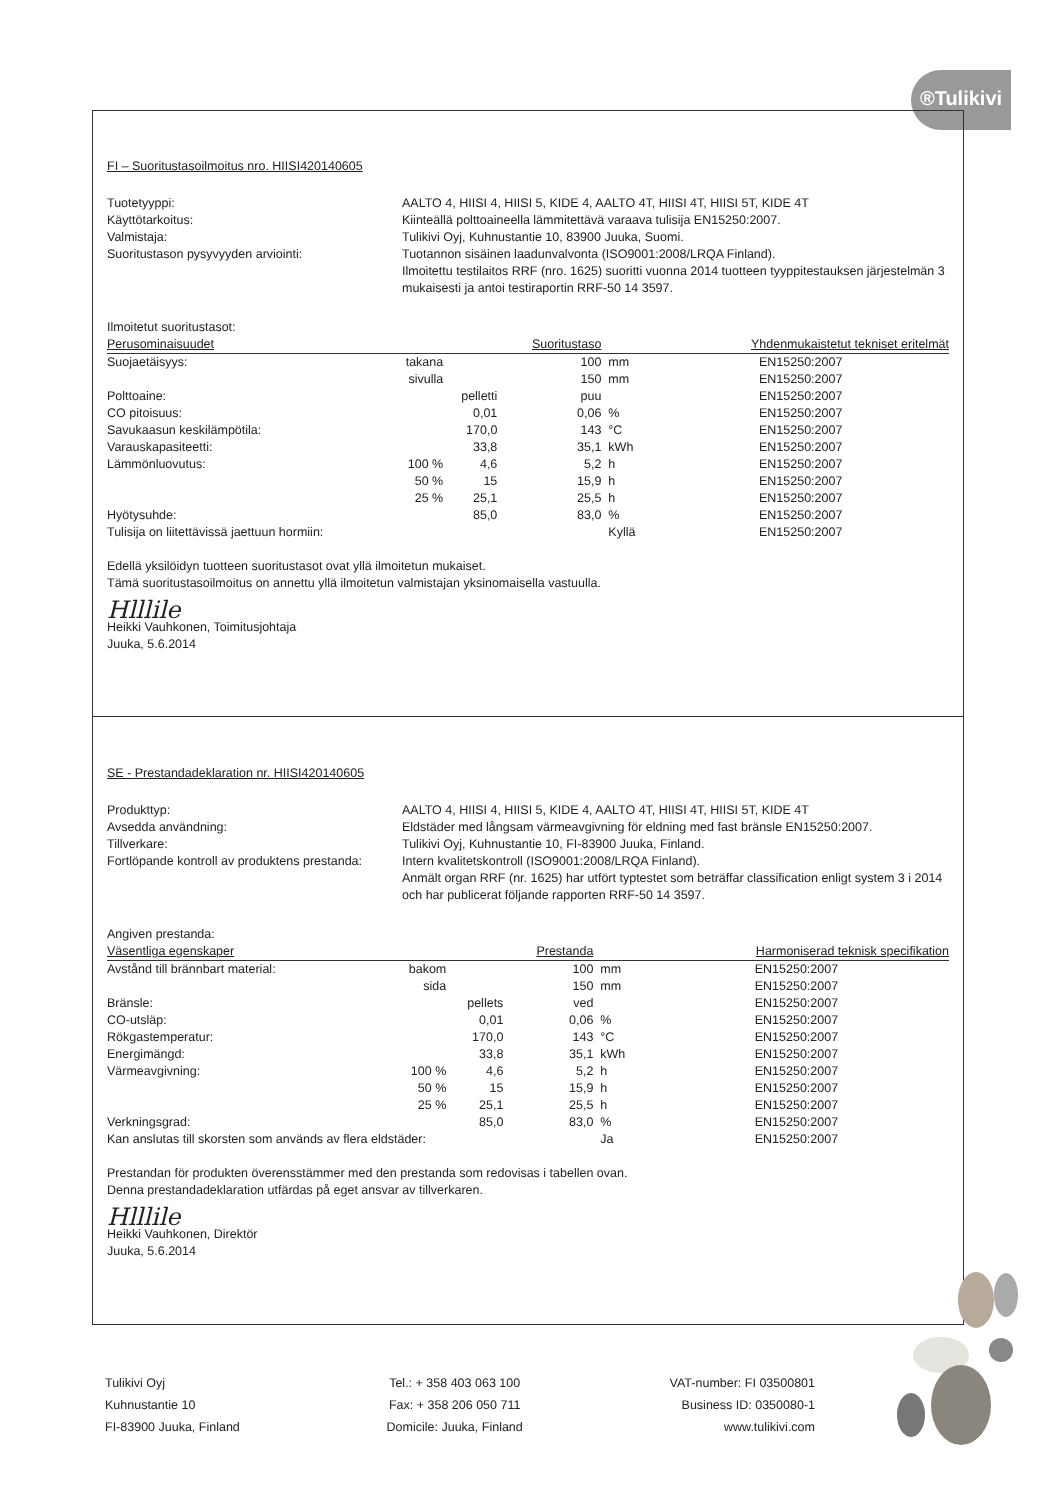®Tulikivi
FI – Suoritustasoilmoitus nro. HIISI420140605
Tuotetyyppi:
AALTO 4, HIISI 4, HIISI 5, KIDE 4, AALTO 4T, HIISI 4T, HIISI 5T, KIDE 4T
Käyttötarkoitus:
Kiinteällä polttoaineella lämmitettävä varaava tulisija EN15250:2007.
Valmistaja:
Tulikivi Oyj, Kuhnustantie 10, 83900 Juuka, Suomi.
Suoritustason pysyvyyden arviointi:
Tuotannon sisäinen laadunvalvonta (ISO9001:2008/LRQA Finland).
Ilmoitettu testilaitos RRF (nro. 1625) suoritti vuonna 2014 tuotteen tyyppitestauksen järjestelmän 3 mukaisesti ja antoi testiraportin RRF-50 14 3597.
Ilmoitetut suoritustasot:
| Perusominaisuudet | | | Suoritustaso | | Yhdenmukaistetut tekniset eritelmät |
| --- | --- | --- | --- | --- | --- |
| Suojaetäisyys: | takana | | 100 | mm | EN15250:2007 |
| | sivulla | | 150 | mm | EN15250:2007 |
| Polttoaine: | | pelletti | puu | | EN15250:2007 |
| CO pitoisuus: | | 0,01 | 0,06 | % | EN15250:2007 |
| Savukaasun keskilämpötila: | | 170,0 | 143 | °C | EN15250:2007 |
| Varauskapasiteetti: | | 33,8 | 35,1 | kWh | EN15250:2007 |
| Lämmönluovutus: | 100 % | 4,6 | 5,2 | h | EN15250:2007 |
| | 50 % | 15 | 15,9 | h | EN15250:2007 |
| | 25 % | 25,1 | 25,5 | h | EN15250:2007 |
| Hyötysuhde: | | 85,0 | 83,0 | % | EN15250:2007 |
| Tulisija on liitettävissä jaettuun hormiin: | | | | Kyllä | EN15250:2007 |
Edellä yksilöidyn tuotteen suoritustasot ovat yllä ilmoitetun mukaiset.
Tämä suoritustasoilmoitus on annettu yllä ilmoitetun valmistajan yksinomaisella vastuulla.
Hlllile
Heikki Vauhkonen, Toimitusjohtaja
Juuka, 5.6.2014
SE - Prestandadeklaration nr. HIISI420140605
Produkttyp:
AALTO 4, HIISI 4, HIISI 5, KIDE 4, AALTO 4T, HIISI 4T, HIISI 5T, KIDE 4T
Avsedda användning:
Eldstäder med långsam värmeavgivning för eldning med fast bränsle EN15250:2007.
Tillverkare:
Tulikivi Oyj, Kuhnustantie 10, FI-83900 Juuka, Finland.
Fortlöpande kontroll av produktens prestanda:
Intern kvalitetskontroll (ISO9001:2008/LRQA Finland).
Anmält organ RRF (nr. 1625) har utfört typtestet som beträffar classification enligt system 3 i 2014 och har publicerat följande rapporten RRF-50 14 3597.
Angiven prestanda:
| Väsentliga egenskaper | | | Prestanda | | Harmoniserad teknisk specifikation |
| --- | --- | --- | --- | --- | --- |
| Avstånd till brännbart material: | bakom | | 100 | mm | EN15250:2007 |
| | sida | | 150 | mm | EN15250:2007 |
| Bränsle: | | pellets | ved | | EN15250:2007 |
| CO-utsläp: | | 0,01 | 0,06 | % | EN15250:2007 |
| Rökgastemperatur: | | 170,0 | 143 | °C | EN15250:2007 |
| Energimängd: | | 33,8 | 35,1 | kWh | EN15250:2007 |
| Värmeavgivning: | 100 % | 4,6 | 5,2 | h | EN15250:2007 |
| | 50 % | 15 | 15,9 | h | EN15250:2007 |
| | 25 % | 25,1 | 25,5 | h | EN15250:2007 |
| Verkningsgrad: | | 85,0 | 83,0 | % | EN15250:2007 |
| Kan anslutas till skorsten som används av flera eldstäder: | | | | Ja | EN15250:2007 |
Prestandan för produkten överensstämmer med den prestanda som redovisas i tabellen ovan.
Denna prestandadeklaration utfärdas på eget ansvar av tillverkaren.
Hlllile
Heikki Vauhkonen, Direktör
Juuka, 5.6.2014
Tulikivi Oyj
Kuhnustantie 10
FI-83900 Juuka, Finland
Tel.: + 358 403 063 100
Fax: + 358 206 050 711
Domicile: Juuka, Finland
VAT-number: FI 03500801
Business ID: 0350080-1
www.tulikivi.com